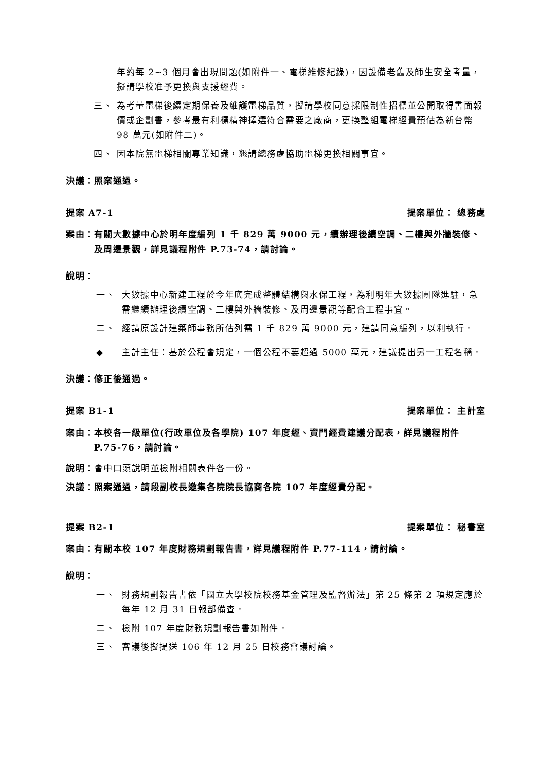年約每 2~3 個月會出現問題(如附件一、電梯維修紀錄)，因設備老舊及師生安全考量，擬請學校准予更換與支援經費。
三、 為考量電梯後續定期保養及維護電梯品質，擬請學校同意採限制性招標並公開取得書面報價或企劃書，參考最有利標精神擇選符合需要之廠商，更換整組電梯經費預估為新台幣 98 萬元(如附件二)。
四、 因本院無電梯相關專業知識，懇請總務處協助電梯更換相關事宜。
決議：照案通過。
提案 A7-1 提案單位： 總務處
案由： 有關大數據中心於明年度編列 1 千 829 萬 9000 元，續辦理後續空調、二樓與外牆裝修、及周邊景觀，詳見議程附件 P.73-74，請討論。
說明：
一、 大數據中心新建工程於今年底完成整體結構與水保工程，為利明年大數據團隊進駐，急需繼續辦理後續空調、二樓與外牆裝修、及周邊景觀等配合工程事宜。
二、 經請原設計建築師事務所估列需 1 千 829 萬 9000 元，建請同意編列，以利執行。
◆ 主計主任：基於公程會規定，一個公程不要超過 5000 萬元，建議提出另一工程名稱。
決議：修正後通過。
提案 B1-1 提案單位： 主計室
案由： 本校各一級單位(行政單位及各學院) 107 年度經、資門經費建議分配表，詳見議程附件 P.75-76，請討論。
說明：會中口頭說明並檢附相關表件各一份。
決議：照案通過，請段副校長邀集各院院長協商各院 107 年度經費分配。
提案 B2-1 提案單位： 秘書室
案由： 有關本校 107 年度財務規劃報告書，詳見議程附件 P.77-114，請討論。
說明：
一、 財務規劃報告書依「國立大學校院校務基金管理及監督辦法」第 25 條第 2 項規定應於每年 12 月 31 日報部備查。
二、 檢附 107 年度財務規劃報告書如附件。
三、 審議後擬提送 106 年 12 月 25 日校務會議討論。